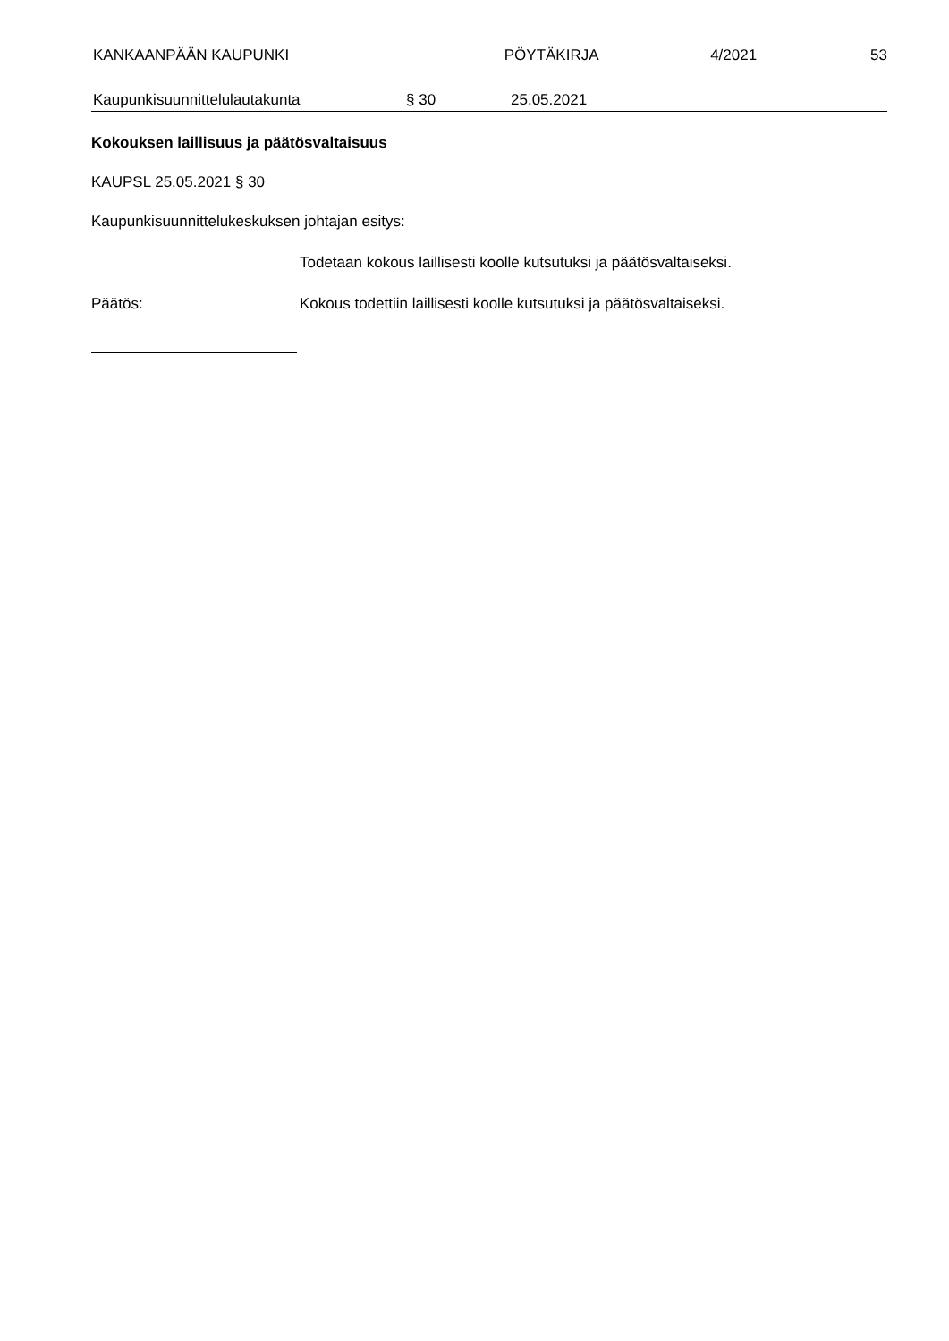KANKAAN­PÄÄN KAUPUNKI PÖYTÄKIRJA 4/2021 53
Kaupunkisuunnittelulautakunta § 30 25.05.2021
Kokouksen laillisuus ja päätösvaltaisuus
KAUPSL 25.05.2021 § 30
Kaupunkisuunnittelukeskuksen johtajan esitys:
Todetaan kokous laillisesti koolle kutsutuksi ja päätösvaltaiseksi.
Päätös:
Kokous todettiin laillisesti koolle kutsutuksi ja päätösvaltaiseksi.